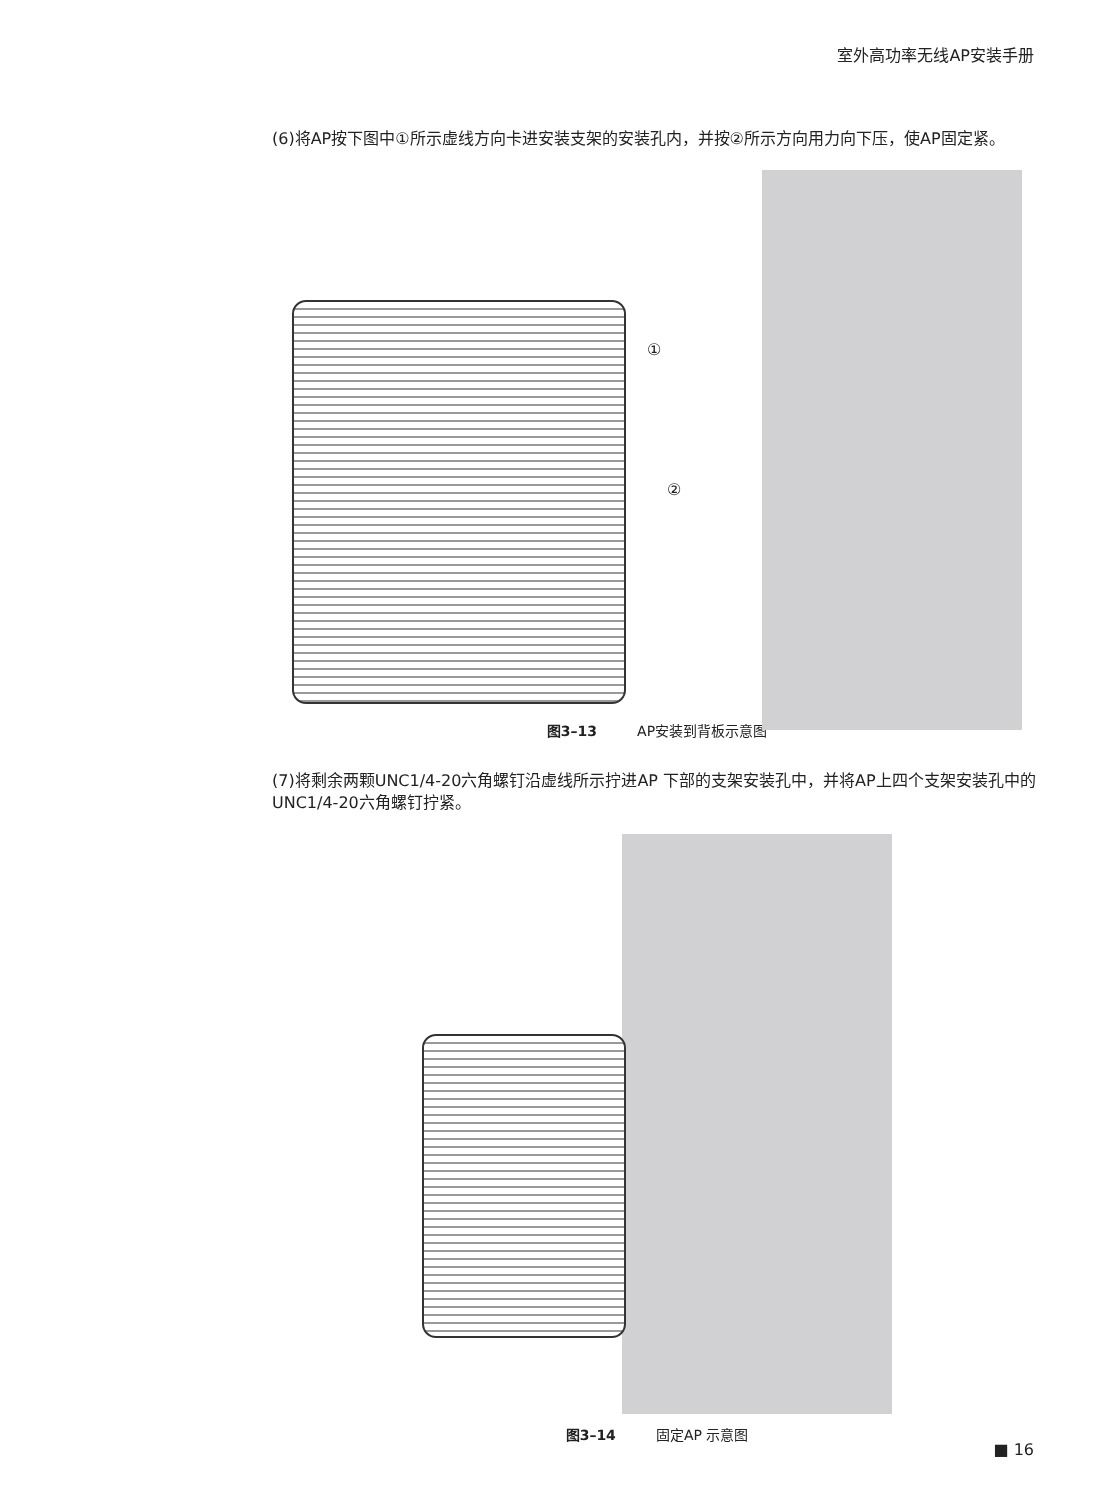室外高功率无线AP安装手册
(6)将AP按下图中①所示虚线方向卡进安装支架的安装孔内，并按②所示方向用力向下压，使AP固定紧。
①
②
图3–13 AP安装到背板示意图
(7)将剩余两颗UNC1/4-20六角螺钉沿虚线所示拧进AP 下部的支架安装孔中，并将AP上四个支架安装孔中的UNC1/4-20六角螺钉拧紧。
图3–14 固定AP 示意图
■ 16